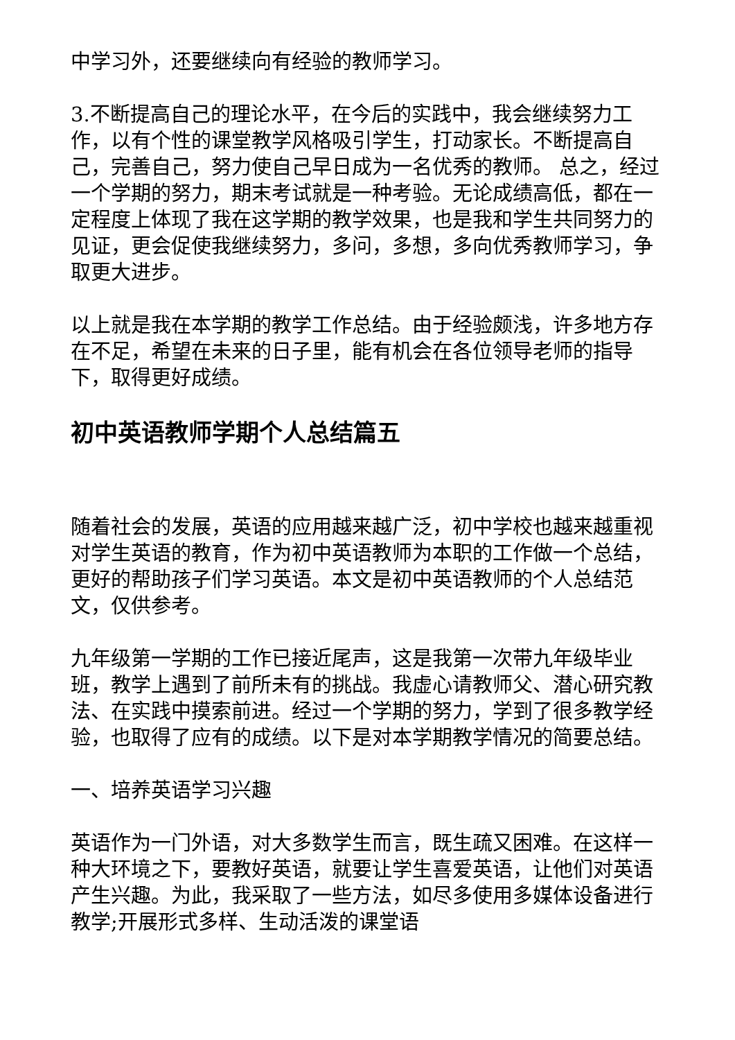中学习外，还要继续向有经验的教师学习。
3.不断提高自己的理论水平，在今后的实践中，我会继续努力工作，以有个性的课堂教学风格吸引学生，打动家长。不断提高自己，完善自己，努力使自己早日成为一名优秀的教师。 总之，经过一个学期的努力，期末考试就是一种考验。无论成绩高低，都在一定程度上体现了我在这学期的教学效果，也是我和学生共同努力的见证，更会促使我继续努力，多问，多想，多向优秀教师学习，争取更大进步。
以上就是我在本学期的教学工作总结。由于经验颇浅，许多地方存在不足，希望在未来的日子里，能有机会在各位领导老师的指导下，取得更好成绩。
初中英语教师学期个人总结篇五
随着社会的发展，英语的应用越来越广泛，初中学校也越来越重视对学生英语的教育，作为初中英语教师为本职的工作做一个总结，更好的帮助孩子们学习英语。本文是初中英语教师的个人总结范文，仅供参考。
九年级第一学期的工作已接近尾声，这是我第一次带九年级毕业班，教学上遇到了前所未有的挑战。我虚心请教师父、潜心研究教法、在实践中摸索前进。经过一个学期的努力，学到了很多教学经验，也取得了应有的成绩。以下是对本学期教学情况的简要总结。
一、培养英语学习兴趣
英语作为一门外语，对大多数学生而言，既生疏又困难。在这样一种大环境之下，要教好英语，就要让学生喜爱英语，让他们对英语产生兴趣。为此，我采取了一些方法，如尽多使用多媒体设备进行教学;开展形式多样、生动活泼的课堂语